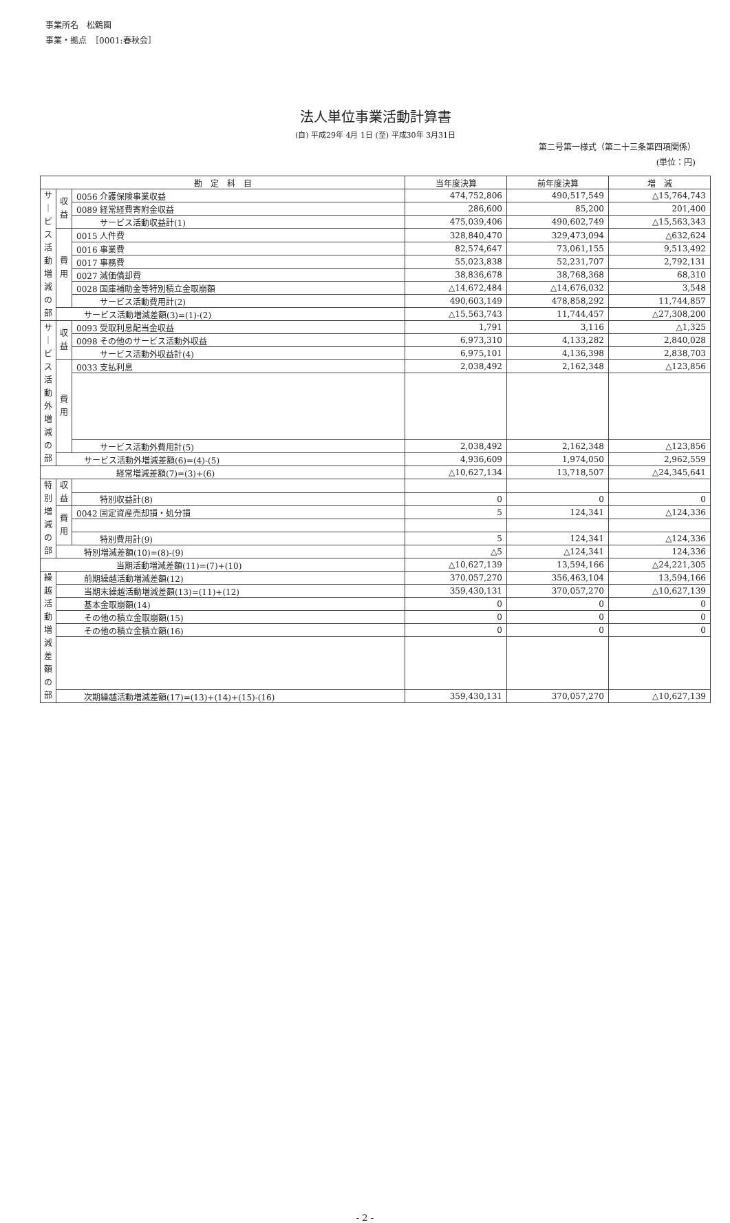事業所名　松鶴園
事業・拠点　［0001:春秋会］
法人単位事業活動計算書
(自) 平成29年 4月 1日 (至) 平成30年 3月31日
第二号第一様式（第二十三条第四項関係）
(単位：円)
| 勘 定 科 目 | | | 当年度決算 | 前年度決算 | 増 減 |
| --- | --- | --- | --- | --- | --- |
| サ｜ビス活動増減の部 | 収益 | 0056 介護保険事業収益 | 474,752,806 | 490,517,549 | △15,764,743 |
| | | 0089 経常経費寄附金収益 | 286,600 | 85,200 | 201,400 |
| | | サービス活動収益計(1) | 475,039,406 | 490,602,749 | △15,563,343 |
| | 費用 | 0015 人件費 | 328,840,470 | 329,473,094 | △632,624 |
| | | 0016 事業費 | 82,574,647 | 73,061,155 | 9,513,492 |
| | | 0017 事務費 | 55,023,838 | 52,231,707 | 2,792,131 |
| | | 0027 減価償却費 | 38,836,678 | 38,768,368 | 68,310 |
| | | 0028 国庫補助金等特別積立金取崩額 | △14,672,484 | △14,676,032 | 3,548 |
| | | サービス活動費用計(2) | 490,603,149 | 478,858,292 | 11,744,857 |
| | サービス活動増減差額(3)=(1)-(2) | | △15,563,743 | 11,744,457 | △27,308,200 |
| サ｜ビス活動外増減の部 | 収益 | 0093 受取利息配当金収益 | 1,791 | 3,116 | △1,325 |
| | | 0098 その他のサービス活動外収益 | 6,973,310 | 4,133,282 | 2,840,028 |
| | | サービス活動外収益計(4) | 6,975,101 | 4,136,398 | 2,838,703 |
| | 費用 | 0033 支払利息 | 2,038,492 | 2,162,348 | △123,856 |
| | | サービス活動外費用計(5) | 2,038,492 | 2,162,348 | △123,856 |
| | サービス活動外増減差額(6)=(4)-(5) | | 4,936,609 | 1,974,050 | 2,962,559 |
| 経常増減差額(7)=(3)+(6) | | | △10,627,134 | 13,718,507 | △24,345,641 |
| 特別増減の部 | 収益 | | | | |
| | | 特別収益計(8) | 0 | 0 | 0 |
| | 費用 | 0042 固定資産売却損・処分損 | 5 | 124,341 | △124,336 |
| | | 特別費用計(9) | 5 | 124,341 | △124,336 |
| | 特別増減差額(10)=(8)-(9) | | △5 | △124,341 | 124,336 |
| 当期活動増減差額(11)=(7)+(10) | | | △10,627,139 | 13,594,166 | △24,221,305 |
| 繰越活動増減差額の部 | 前期繰越活動増減差額(12) | | 370,057,270 | 356,463,104 | 13,594,166 |
| | 当期末繰越活動増減差額(13)=(11)+(12) | | 359,430,131 | 370,057,270 | △10,627,139 |
| | 基本金取崩額(14) | | 0 | 0 | 0 |
| | その他の積立金取崩額(15) | | 0 | 0 | 0 |
| | その他の積立金積立額(16) | | 0 | 0 | 0 |
| | 次期繰越活動増減差額(17)=(13)+(14)+(15)-(16) | | 359,430,131 | 370,057,270 | △10,627,139 |
- 2 -